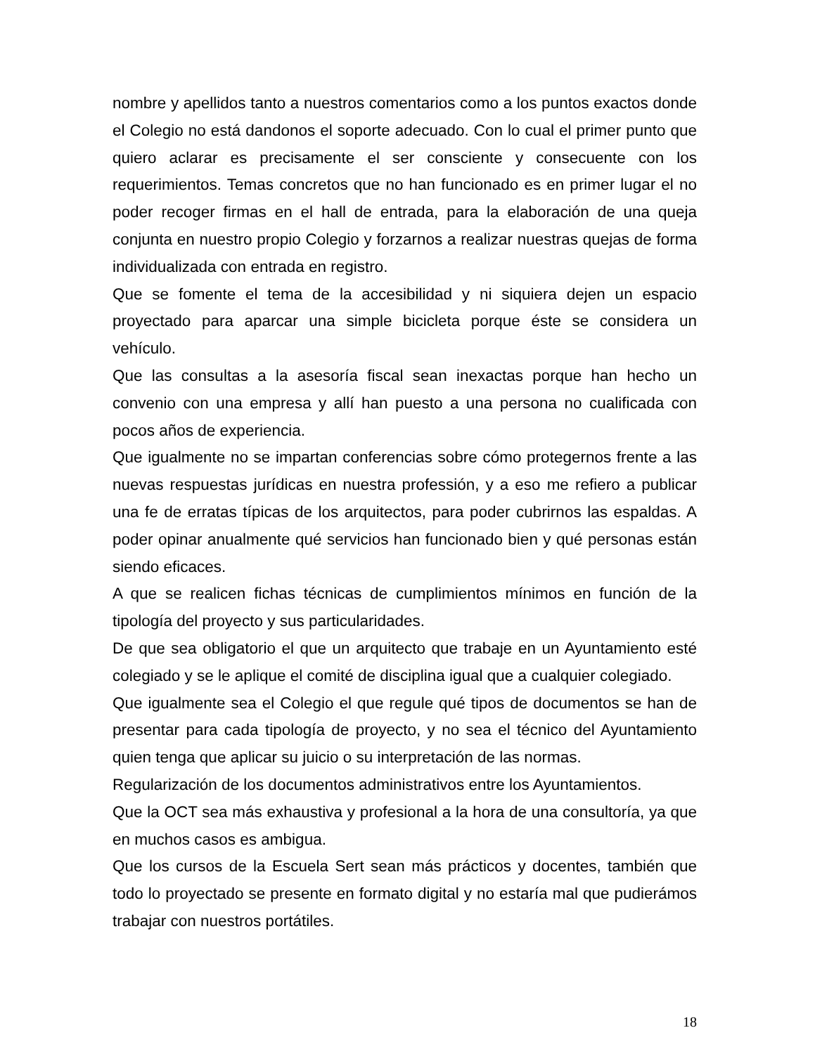nombre y apellidos tanto a nuestros comentarios como a los puntos exactos donde el Colegio no está dandonos el soporte adecuado. Con lo cual el primer punto que quiero aclarar es precisamente el ser consciente y consecuente con los requerimientos. Temas concretos que no han funcionado es en primer lugar el no poder recoger firmas en el hall de entrada, para la elaboración de una queja conjunta en nuestro propio Colegio y forzarnos a realizar nuestras quejas de forma individualizada con entrada en registro.
Que se fomente el tema de la accesibilidad y ni siquiera dejen un espacio proyectado para aparcar una simple bicicleta porque éste se considera un vehículo.
Que las consultas a la asesoría fiscal sean inexactas porque han hecho un convenio con una empresa y allí han puesto a una persona no cualificada con pocos años de experiencia.
Que igualmente no se impartan conferencias sobre cómo protegernos frente a las nuevas respuestas jurídicas en nuestra professión, y a eso me refiero a publicar una fe de erratas típicas de los arquitectos, para poder cubrirnos las espaldas. A poder opinar anualmente qué servicios han funcionado bien y qué personas están siendo eficaces.
A que se realicen fichas técnicas de cumplimientos mínimos en función de la tipología del proyecto y sus particularidades.
De que sea obligatorio el que un arquitecto que trabaje en un Ayuntamiento esté colegiado y se le aplique el comité de disciplina igual que a cualquier colegiado.
Que igualmente sea el Colegio el que regule qué tipos de documentos se han de presentar para cada tipología de proyecto, y no sea el técnico del Ayuntamiento quien tenga que aplicar su juicio o su interpretación de las normas.
Regularización de los documentos administrativos entre los Ayuntamientos.
Que la OCT sea más exhaustiva y profesional a la hora de una consultoría, ya que en muchos casos es ambigua.
Que los cursos de la Escuela Sert sean más prácticos y docentes, también que todo lo proyectado se presente en formato digital y no estaría mal que pudierámos trabajar con nuestros portátiles.
18